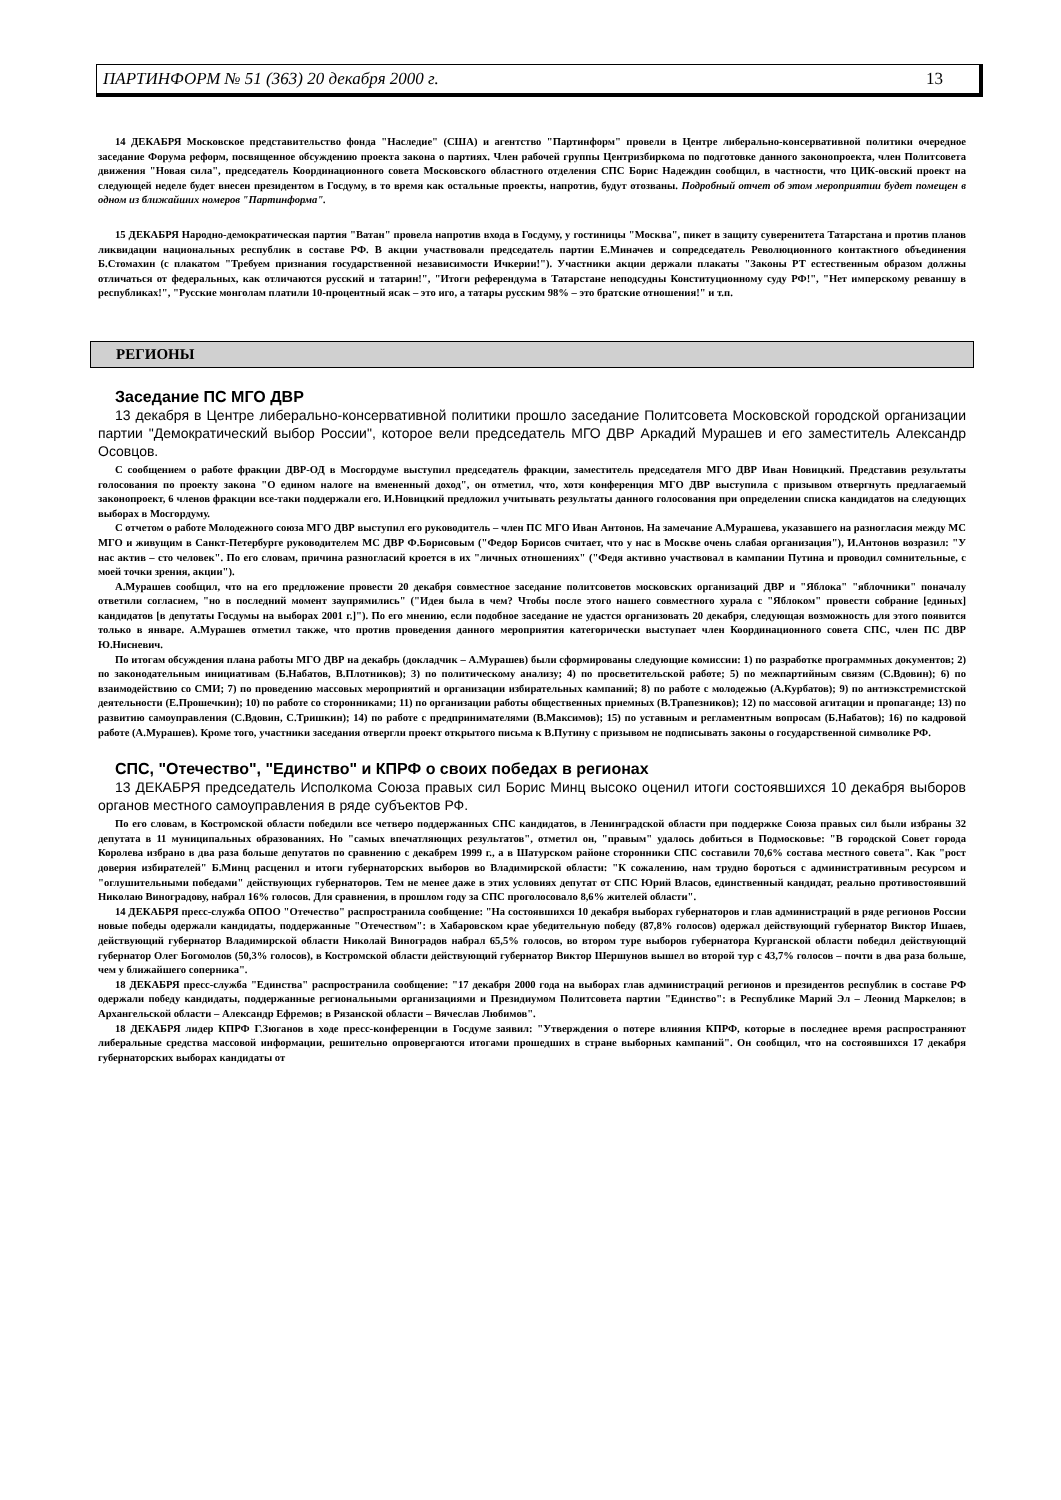ПАРТИНФОРМ № 51 (363) 20 декабря 2000 г. 13
14 ДЕКАБРЯ Московское представительство фонда "Наследие" (США) и агентство "Партинформ" провели в Центре либерально-консервативной политики очередное заседание Форума реформ, посвященное обсуждению проекта закона о партиях. Член рабочей группы Центризбиркома по подготовке данного законопроекта, член Политсовета движения "Новая сила", председатель Координационного совета Московского областного отделения СПС Борис Надеждин сообщил, в частности, что ЦИК-овский проект на следующей неделе будет внесен президентом в Госдуму, в то время как остальные проекты, напротив, будут отозваны. Подробный отчет об этом мероприятии будет помещен в одном из ближайших номеров "Партинформа".
15 ДЕКАБРЯ Народно-демократическая партия "Ватан" провела напротив входа в Госдуму, у гостиницы "Москва", пикет в защиту суверенитета Татарстана и против планов ликвидации национальных республик в составе РФ. В акции участвовали председатель партии Е.Миначев и сопредседатель Революционного контактного объединения Б.Стомахин (с плакатом "Требуем признания государственной независимости Ичкерии!"). Участники акции держали плакаты "Законы РТ естественным образом должны отличаться от федеральных, как отличаются русский и татарин!", "Итоги референдума в Татарстане неподсудны Конституционному суду РФ!", "Нет имперскому реваншу в республиках!", "Русские монголам платили 10-процентный ясак – это иго, а татары русским 98% – это братские отношения!" и т.п.
РЕГИОНЫ
Заседание ПС МГО ДВР
13 декабря в Центре либерально-консервативной политики прошло заседание Политсовета Московской городской организации партии "Демократический выбор России", которое вели председатель МГО ДВР Аркадий Мурашев и его заместитель Александр Осовцов.
С сообщением о работе фракции ДВР-ОД в Мосгордуме выступил председатель фракции, заместитель председателя МГО ДВР Иван Новицкий. Представив результаты голосования по проекту закона "О едином налоге на вмененный доход", он отметил, что, хотя конференция МГО ДВР выступила с призывом отвергнуть предлагаемый законопроект, 6 членов фракции все-таки поддержали его. И.Новицкий предложил учитывать результаты данного голосования при определении списка кандидатов на следующих выборах в Мосгордуму.
С отчетом о работе Молодежного союза МГО ДВР выступил его руководитель – член ПС МГО Иван Антонов. На замечание А.Мурашева, указавшего на разногласия между МС МГО и живущим в Санкт-Петербурге руководителем МС ДВР Ф.Борисовым ("Федор Борисов считает, что у нас в Москве очень слабая организация"), И.Антонов возразил: "У нас актив – сто человек". По его словам, причина разногласий кроется в их "личных отношениях" ("Федя активно участвовал в кампании Путина и проводил сомнительные, с моей точки зрения, акции").
А.Мурашев сообщил, что на его предложение провести 20 декабря совместное заседание политсоветов московских организаций ДВР и "Яблока" "яблочники" поначалу ответили согласием, "но в последний момент заупрямились" ("Идея была в чем? Чтобы после этого нашего совместного хурала с "Яблоком" провести собрание [единых] кандидатов [в депутаты Госдумы на выборах 2001 г.]"). По его мнению, если подобное заседание не удастся организовать 20 декабря, следующая возможность для этого появится только в январе. А.Мурашев отметил также, что против проведения данного мероприятия категорически выступает член Координационного совета СПС, член ПС ДВР Ю.Нисневич.
По итогам обсуждения плана работы МГО ДВР на декабрь (докладчик – А.Мурашев) были сформированы следующие комиссии: 1) по разработке программных документов; 2) по законодательным инициативам (Б.Набатов, В.Плотников); 3) по политическому анализу; 4) по просветительской работе; 5) по межпартийным связям (С.Вдовин); 6) по взаимодействию со СМИ; 7) по проведению массовых мероприятий и организации избирательных кампаний; 8) по работе с молодежью (А.Курбатов); 9) по антиэкстремистской деятельности (Е.Прошечкин); 10) по работе со сторонниками; 11) по организации работы общественных приемных (В.Трапезников); 12) по массовой агитации и пропаганде; 13) по развитию самоуправления (С.Вдовин, С.Тришкин); 14) по работе с предпринимателями (В.Максимов); 15) по уставным и регламентным вопросам (Б.Набатов); 16) по кадровой работе (А.Мурашев). Кроме того, участники заседания отвергли проект открытого письма к В.Путину с призывом не подписывать законы о государственной символике РФ.
СПС, "Отечество", "Единство" и КПРФ о своих победах в регионах
13 ДЕКАБРЯ председатель Исполкома Союза правых сил Борис Минц высоко оценил итоги состоявшихся 10 декабря выборов органов местного самоуправления в ряде субъектов РФ.
По его словам, в Костромской области победили все четверо поддержанных СПС кандидатов, в Ленинградской области при поддержке Союза правых сил были избраны 32 депутата в 11 муниципальных образованиях. Но "самых впечатляющих результатов", отметил он, "правым" удалось добиться в Подмосковье: "В городской Совет города Королева избрано в два раза больше депутатов по сравнению с декабрем 1999 г., а в Шатурском районе сторонники СПС составили 70,6% состава местного совета". Как "рост доверия избирателей" Б.Минц расценил и итоги губернаторских выборов во Владимирской области: "К сожалению, нам трудно бороться с административным ресурсом и "оглушительными победами" действующих губернаторов. Тем не менее даже в этих условиях депутат от СПС Юрий Власов, единственный кандидат, реально противостоявший Николаю Виноградову, набрал 16% голосов. Для сравнения, в прошлом году за СПС проголосовало 8,6% жителей области".
14 ДЕКАБРЯ пресс-служба ОПОО "Отечество" распространила сообщение: "На состоявшихся 10 декабря выборах губернаторов и глав администраций в ряде регионов России новые победы одержали кандидаты, поддержанные "Отечеством": в Хабаровском крае убедительную победу (87,8% голосов) одержал действующий губернатор Виктор Ишаев, действующий губернатор Владимирской области Николай Виноградов набрал 65,5% голосов, во втором туре выборов губернатора Курганской области победил действующий губернатор Олег Богомолов (50,3% голосов), в Костромской области действующий губернатор Виктор Шершунов вышел во второй тур с 43,7% голосов – почти в два раза больше, чем у ближайшего соперника".
18 ДЕКАБРЯ пресс-служба "Единства" распространила сообщение: "17 декабря 2000 года на выборах глав администраций регионов и президентов республик в составе РФ одержали победу кандидаты, поддержанные региональными организациями и Президиумом Политсовета партии "Единство": в Республике Марий Эл – Леонид Маркелов; в Архангельской области – Александр Ефремов; в Рязанской области – Вячеслав Любимов".
18 ДЕКАБРЯ лидер КПРФ Г.Зюганов в ходе пресс-конференции в Госдуме заявил: "Утверждения о потере влияния КПРФ, которые в последнее время распространяют либеральные средства массовой информации, решительно опровергаются итогами прошедших в стране выборных кампаний". Он сообщил, что на состоявшихся 17 декабря губернаторских выборах кандидаты от